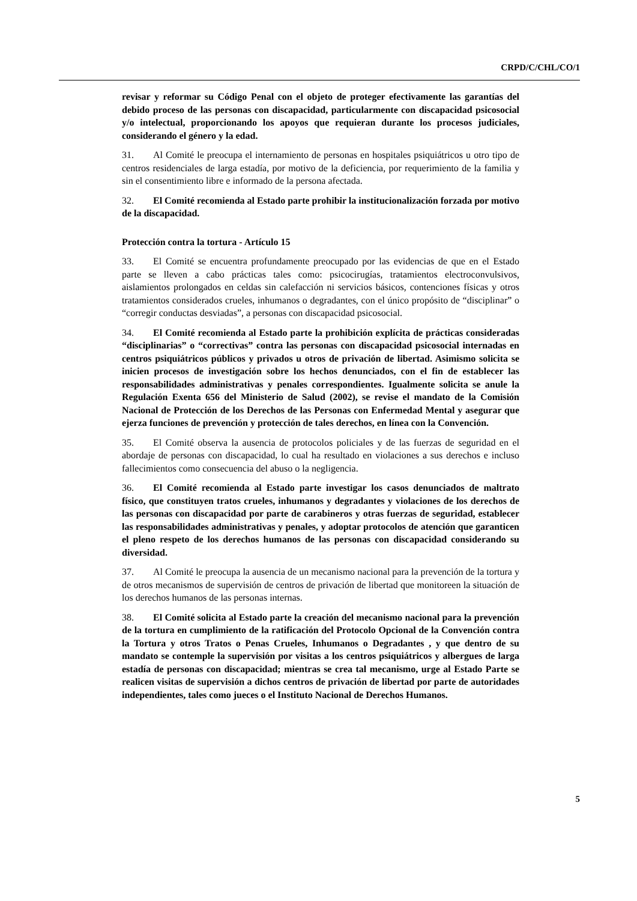CRPD/C/CHL/CO/1
revisar y reformar su Código Penal con el objeto de proteger efectivamente las garantías del debido proceso de las personas con discapacidad, particularmente con discapacidad psicosocial y/o intelectual, proporcionando los apoyos que requieran durante los procesos judiciales, considerando el género y la edad.
31. Al Comité le preocupa el internamiento de personas en hospitales psiquiátricos u otro tipo de centros residenciales de larga estadía, por motivo de la deficiencia, por requerimiento de la familia y sin el consentimiento libre e informado de la persona afectada.
32. El Comité recomienda al Estado parte prohibir la institucionalización forzada por motivo de la discapacidad.
Protección contra la tortura - Artículo 15
33. El Comité se encuentra profundamente preocupado por las evidencias de que en el Estado parte se lleven a cabo prácticas tales como: psicocirugías, tratamientos electroconvulsivos, aislamientos prolongados en celdas sin calefacción ni servicios básicos, contenciones físicas y otros tratamientos considerados crueles, inhumanos o degradantes, con el único propósito de “disciplinar” o “corregir conductas desviadas”, a personas con discapacidad psicosocial.
34. El Comité recomienda al Estado parte la prohibición explícita de prácticas consideradas “disciplinarias” o “correctivas” contra las personas con discapacidad psicosocial internadas en centros psiquiátricos públicos y privados u otros de privación de libertad. Asimismo solicita se inicien procesos de investigación sobre los hechos denunciados, con el fin de establecer las responsabilidades administrativas y penales correspondientes. Igualmente solicita se anule la Regulación Exenta 656 del Ministerio de Salud (2002), se revise el mandato de la Comisión Nacional de Protección de los Derechos de las Personas con Enfermedad Mental y asegurar que ejerza funciones de prevención y protección de tales derechos, en línea con la Convención.
35. El Comité observa la ausencia de protocolos policiales y de las fuerzas de seguridad en el abordaje de personas con discapacidad, lo cual ha resultado en violaciones a sus derechos e incluso fallecimientos como consecuencia del abuso o la negligencia.
36. El Comité recomienda al Estado parte investigar los casos denunciados de maltrato físico, que constituyen tratos crueles, inhumanos y degradantes y violaciones de los derechos de las personas con discapacidad por parte de carabineros y otras fuerzas de seguridad, establecer las responsabilidades administrativas y penales, y adoptar protocolos de atención que garanticen el pleno respeto de los derechos humanos de las personas con discapacidad considerando su diversidad.
37. Al Comité le preocupa la ausencia de un mecanismo nacional para la prevención de la tortura y de otros mecanismos de supervisión de centros de privación de libertad que monitoreen la situación de los derechos humanos de las personas internas.
38. El Comité solicita al Estado parte la creación del mecanismo nacional para la prevención de la tortura en cumplimiento de la ratificación del Protocolo Opcional de la Convención contra la Tortura y otros Tratos o Penas Crueles, Inhumanos o Degradantes , y que dentro de su mandato se contemple la supervisión por visitas a los centros psiquiátricos y albergues de larga estadía de personas con discapacidad; mientras se crea tal mecanismo, urge al Estado Parte se realicen visitas de supervisión a dichos centros de privación de libertad por parte de autoridades independientes, tales como jueces o el Instituto Nacional de Derechos Humanos.
5